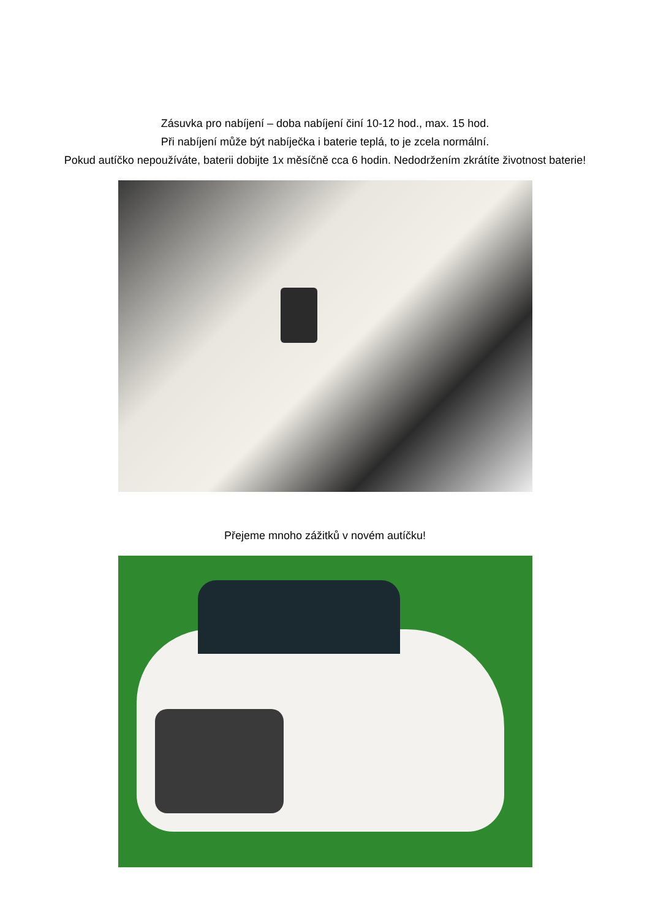Zásuvka pro nabíjení – doba nabíjení činí 10-12 hod., max. 15 hod.
Při nabíjení může být nabíječka i baterie teplá, to je zcela normální.
Pokud autíčko nepoužíváte, baterii dobijte 1x měsíčně cca 6 hodin. Nedodržením zkrátíte životnost baterie!
Přejeme mnoho zážitků v novém autíčku!